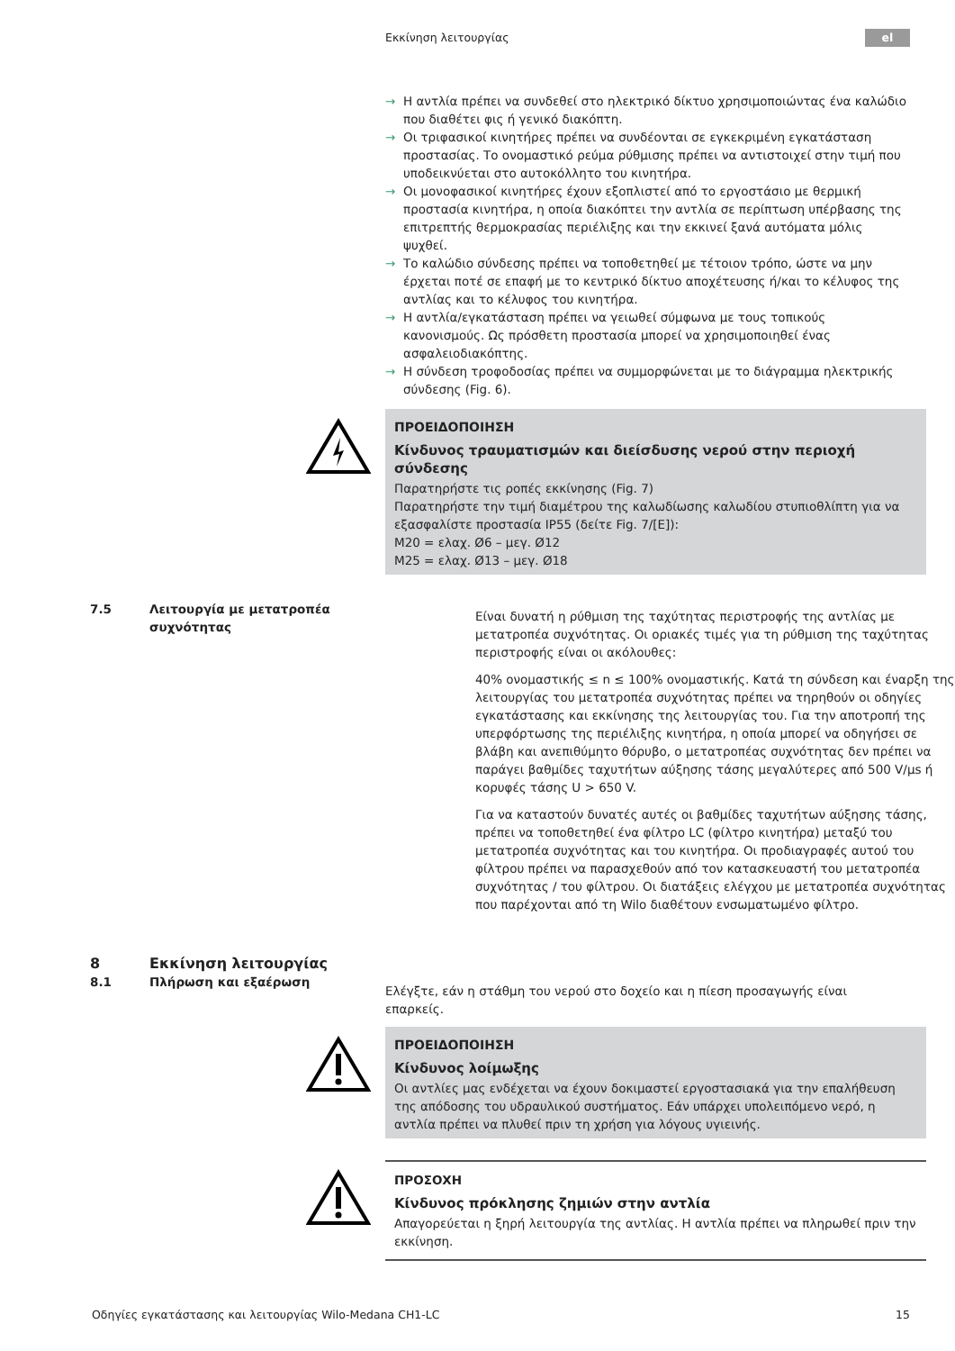Εκκίνηση λειτουργίας el
→ Η αντλία πρέπει να συνδεθεί στο ηλεκτρικό δίκτυο χρησιμοποιώντας ένα καλώδιο που διαθέτει φις ή γενικό διακόπτη.
→ Οι τριφασικοί κινητήρες πρέπει να συνδέονται σε εγκεκριμένη εγκατάσταση προστασίας. Το ονομαστικό ρεύμα ρύθμισης πρέπει να αντιστοιχεί στην τιμή που υποδεικνύεται στο αυτοκόλλητο του κινητήρα.
→ Οι μονοφασικοί κινητήρες έχουν εξοπλιστεί από το εργοστάσιο με θερμική προστασία κινητήρα, η οποία διακόπτει την αντλία σε περίπτωση υπέρβασης της επιτρεπτής θερμοκρασίας περιέλιξης και την εκκινεί ξανά αυτόματα μόλις ψυχθεί.
→ Το καλώδιο σύνδεσης πρέπει να τοποθετηθεί με τέτοιον τρόπο, ώστε να μην έρχεται ποτέ σε επαφή με το κεντρικό δίκτυο αποχέτευσης ή/και το κέλυφος της αντλίας και το κέλυφος του κινητήρα.
→ Η αντλία/εγκατάσταση πρέπει να γειωθεί σύμφωνα με τους τοπικούς κανονισμούς. Ως πρόσθετη προστασία μπορεί να χρησιμοποιηθεί ένας ασφαλειοδιακόπτης.
→ Η σύνδεση τροφοδοσίας πρέπει να συμμορφώνεται με το διάγραμμα ηλεκτρικής σύνδεσης (Fig. 6).
ΠΡΟΕΙΔΟΠΟΙΗΣΗ
Κίνδυνος τραυματισμών και διείσδυσης νερού στην περιοχή σύνδεσης
Παρατηρήστε τις ροπές εκκίνησης (Fig. 7)
Παρατηρήστε την τιμή διαμέτρου της καλωδίωσης καλωδίου στυπιοθλίπτη για να εξασφαλίστε προστασία IP55 (δείτε Fig. 7/[E]):
M20 = ελαχ. Ø6 – μεγ. Ø12
M25 = ελαχ. Ø13 – μεγ. Ø18
7.5 Λειτουργία με μετατροπέα
συχνότητας
Είναι δυνατή η ρύθμιση της ταχύτητας περιστροφής της αντλίας με μετατροπέα συχνότητας. Οι οριακές τιμές για τη ρύθμιση της ταχύτητας περιστροφής είναι οι ακόλουθες:
40% ονομαστικής ≤ n ≤ 100% ονομαστικής. Κατά τη σύνδεση και έναρξη της λειτουργίας του μετατροπέα συχνότητας πρέπει να τηρηθούν οι οδηγίες εγκατάστασης και εκκίνησης της λειτουργίας του. Για την αποτροπή της υπερφόρτωσης της περιέλιξης κινητήρα, η οποία μπορεί να οδηγήσει σε βλάβη και ανεπιθύμητο θόρυβο, ο μετατροπέας συχνότητας δεν πρέπει να παράγει βαθμίδες ταχυτήτων αύξησης τάσης μεγαλύτερες από 500 V/μs ή κορυφές τάσης U > 650 V.
Για να καταστούν δυνατές αυτές οι βαθμίδες ταχυτήτων αύξησης τάσης, πρέπει να τοποθετηθεί ένα φίλτρο LC (φίλτρο κινητήρα) μεταξύ του μετατροπέα συχνότητας και του κινητήρα. Οι προδιαγραφές αυτού του φίλτρου πρέπει να παρασχεθούν από τον κατασκευαστή του μετατροπέα συχνότητας / του φίλτρου. Οι διατάξεις ελέγχου με μετατροπέα συχνότητας που παρέχονται από τη Wilo διαθέτουν ενσωματωμένο φίλτρο.
8 Εκκίνηση λειτουργίας
8.1 Πλήρωση και εξαέρωση
Ελέγξτε, εάν η στάθμη του νερού στο δοχείο και η πίεση προσαγωγής είναι επαρκείς.
ΠΡΟΕΙΔΟΠΟΙΗΣΗ
Κίνδυνος λοίμωξης
Οι αντλίες μας ενδέχεται να έχουν δοκιμαστεί εργοστασιακά για την επαλήθευση της απόδοσης του υδραυλικού συστήματος. Εάν υπάρχει υπολειπόμενο νερό, η αντλία πρέπει να πλυθεί πριν τη χρήση για λόγους υγιεινής.
ΠΡΟΣΟΧΗ
Κίνδυνος πρόκλησης ζημιών στην αντλία
Απαγορεύεται η ξηρή λειτουργία της αντλίας. Η αντλία πρέπει να πληρωθεί πριν την εκκίνηση.
Οδηγίες εγκατάστασης και λειτουργίας Wilo-Medana CH1-LC 15